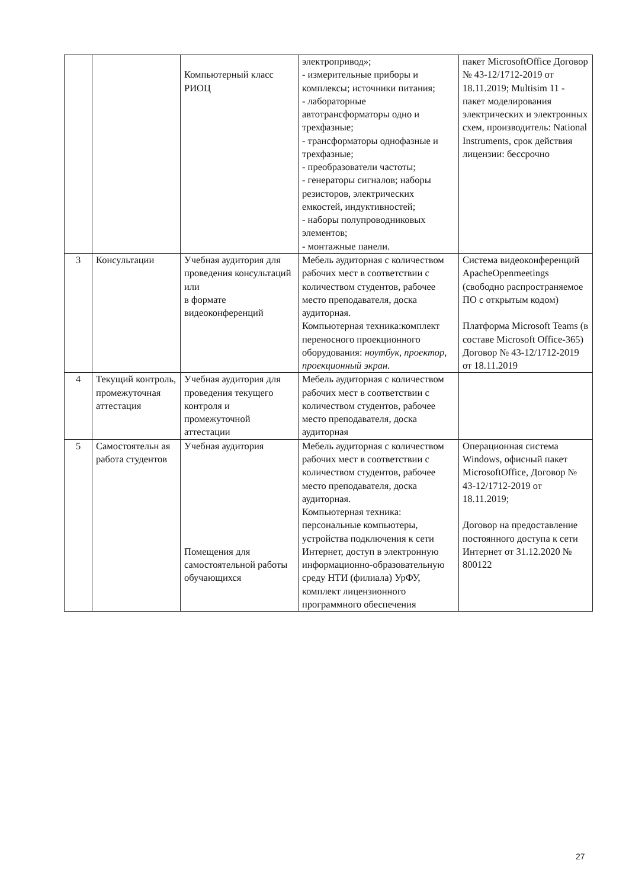| | | Компьютерный класс РИОЦ | электропривод»; - измерительные приборы и комплексы; источники питания; - лабораторные автотрансформаторы одно и трехфазные; - трансформаторы однофазные и трехфазные; - преобразователи частоты; - генераторы сигналов; наборы резисторов, электрических емкостей, индуктивностей; - наборы полупроводниковых элементов; - монтажные панели. | пакет MicrosoftOffice Договор № 43-12/1712-2019 от 18.11.2019; Multisim 11 - пакет моделирования электрических и электронных схем, производитель: National Instruments, срок действия лицензии: бессрочно |
| 3 | Консультации | Учебная аудитория для проведения консультаций или в формате видеоконференций | Мебель аудиторная с количеством рабочих мест в соответствии с количеством студентов, рабочее место преподавателя, доска аудиторная. Компьютерная техника:комплект переносного проекционного оборудования: ноутбук, проектор, проекционный экран. | Система видеоконференций ApacheOpenmeetings (свободно распространяемое ПО с открытым кодом) Платформа Microsoft Teams (в составе Microsoft Office-365) Договор № 43-12/1712-2019 от 18.11.2019 |
| 4 | Текущий контроль, промежуточная аттестация | Учебная аудитория для проведения текущего контроля и промежуточной аттестации | Мебель аудиторная с количеством рабочих мест в соответствии с количеством студентов, рабочее место преподавателя, доска аудиторная | |
| 5 | Самостоятельн ая работа студентов | Учебная аудитория Помещения для самостоятельной работы обучающихся | Мебель аудиторная с количеством рабочих мест в соответствии с количеством студентов, рабочее место преподавателя, доска аудиторная. Компьютерная техника: персональные компьютеры, устройства подключения к сети Интернет, доступ в электронную информационно-образовательную среду НТИ (филиала) УрФУ, комплект лицензионного программного обеспечения | Операционная система Windows, офисный пакет MicrosoftOffice, Договор № 43-12/1712-2019 от 18.11.2019; Договор на предоставление постоянного доступа к сети Интернет от 31.12.2020 № 800122 |
27